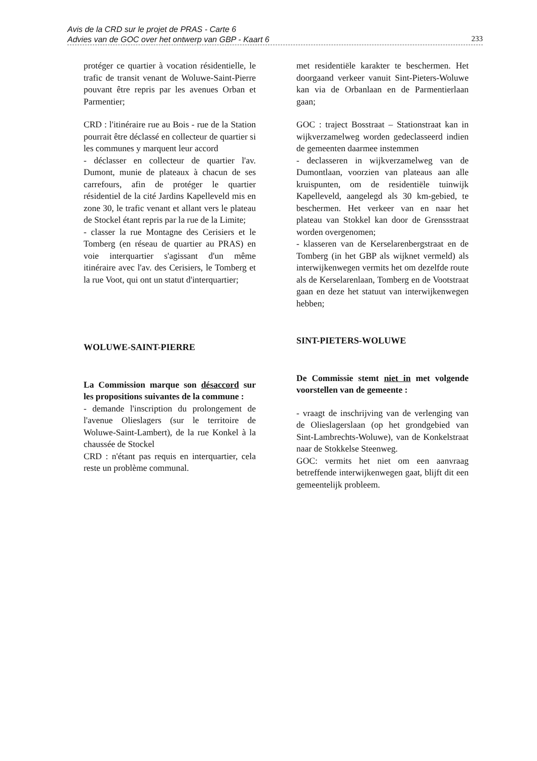Avis de la CRD sur le projet de PRAS - Carte 6
Advies van de GOC over het ontwerp van GBP - Kaart 6
233
protéger ce quartier à vocation résidentielle, le trafic de transit venant de Woluwe-Saint-Pierre pouvant être repris par les avenues Orban et Parmentier;
CRD : l'itinéraire rue au Bois - rue de la Station pourrait être déclassé en collecteur de quartier si les communes y marquent leur accord
- déclasser en collecteur de quartier l'av. Dumont, munie de plateaux à chacun de ses carrefours, afin de protéger le quartier résidentiel de la cité Jardins Kapelleveld mis en zone 30, le trafic venant et allant vers le plateau de Stockel étant repris par la rue de la Limite;
- classer la rue Montagne des Cerisiers et le Tomberg (en réseau de quartier au PRAS) en voie interquartier s'agissant d'un même itinéraire avec l'av. des Cerisiers, le Tomberg et la rue Voot, qui ont un statut d'interquartier;
WOLUWE-SAINT-PIERRE
La Commission marque son désaccord sur les propositions suivantes de la commune :
- demande l'inscription du prolongement de l'avenue Olieslagers (sur le territoire de Woluwe-Saint-Lambert), de la rue Konkel à la chaussée de Stockel
CRD : n'étant pas requis en interquartier, cela reste un problème communal.
met residentiële karakter te beschermen. Het doorgaand verkeer vanuit Sint-Pieters-Woluwe kan via de Orbanlaan en de Parmentierlaan gaan;
GOC : traject Bosstraat – Stationstraat kan in wijkverzamelweg worden gedeclasseerd indien de gemeenten daarmee instemmen
- declasseren in wijkverzamelweg van de Dumontlaan, voorzien van plateaus aan alle kruispunten, om de residentiële tuinwijk Kapelleveld, aangelegd als 30 km-gebied, te beschermen. Het verkeer van en naar het plateau van Stokkel kan door de Grenssstraat worden overgenomen;
- klasseren van de Kerselarenbergstraat en de Tomberg (in het GBP als wijknet vermeld) als interwijkenwegen vermits het om dezelfde route als de Kerselarenlaan, Tomberg en de Vootstraat gaan en deze het statuut van interwijkenwegen hebben;
SINT-PIETERS-WOLUWE
De Commissie stemt niet in met volgende voorstellen van de gemeente :
- vraagt de inschrijving van de verlenging van de Olieslagerslaan (op het grondgebied van Sint-Lambrechts-Woluwe), van de Konkelstraat naar de Stokkelse Steenweg.
GOC: vermits het niet om een aanvraag betreffende interwijkenwegen gaat, blijft dit een gemeentelijk probleem.